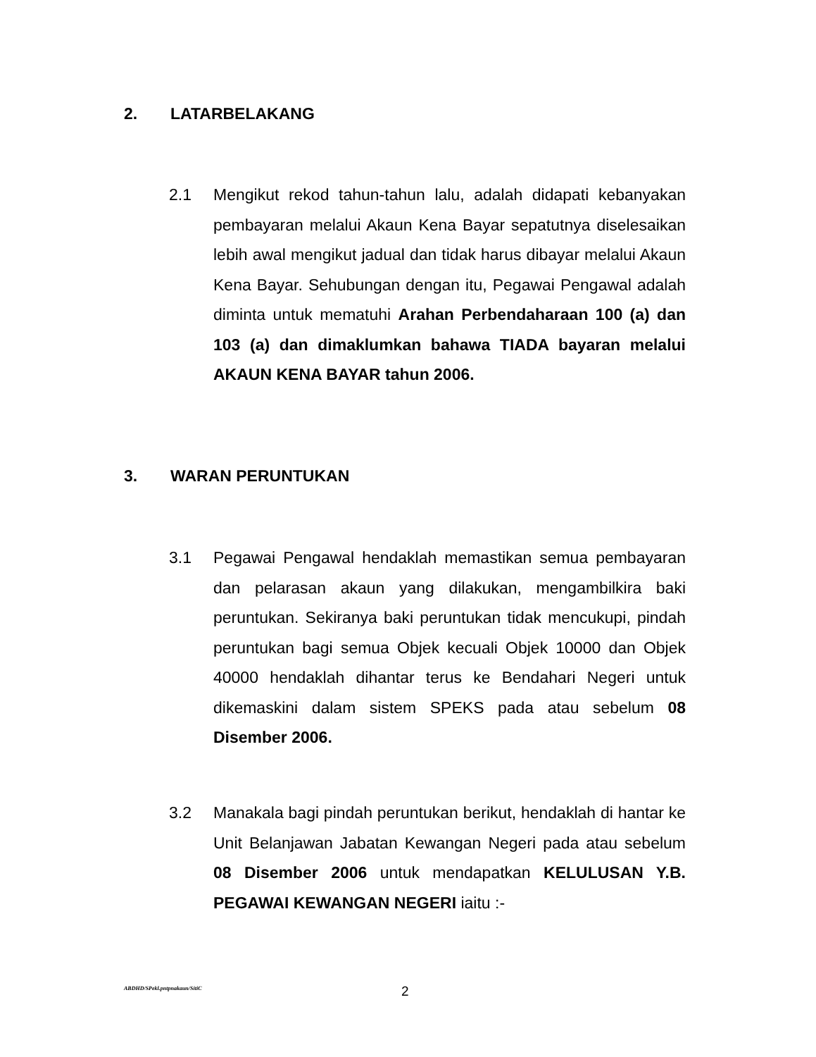2. LATARBELAKANG
2.1
Mengikut rekod tahun-tahun lalu, adalah didapati kebanyakan pembayaran melalui Akaun Kena Bayar sepatutnya diselesaikan lebih awal mengikut jadual dan tidak harus dibayar melalui Akaun Kena Bayar. Sehubungan dengan itu, Pegawai Pengawal adalah diminta untuk mematuhi Arahan Perbendaharaan 100 (a) dan 103 (a) dan dimaklumkan bahawa TIADA bayaran melalui AKAUN KENA BAYAR tahun 2006.
3. WARAN PERUNTUKAN
3.1
Pegawai Pengawal hendaklah memastikan semua pembayaran dan pelarasan akaun yang dilakukan, mengambilkira baki peruntukan. Sekiranya baki peruntukan tidak mencukupi, pindah peruntukan bagi semua Objek kecuali Objek 10000 dan Objek 40000 hendaklah dihantar terus ke Bendahari Negeri untuk dikemaskini dalam sistem SPEKS pada atau sebelum 08 Disember 2006.
3.2
Manakala bagi pindah peruntukan berikut, hendaklah di hantar ke Unit Belanjawan Jabatan Kewangan Negeri pada atau sebelum 08 Disember 2006 untuk mendapatkan KELULUSAN Y.B. PEGAWAI KEWANGAN NEGERI iaitu :-
ABDHD/SPekl.pntpnakaun/SitiC 2